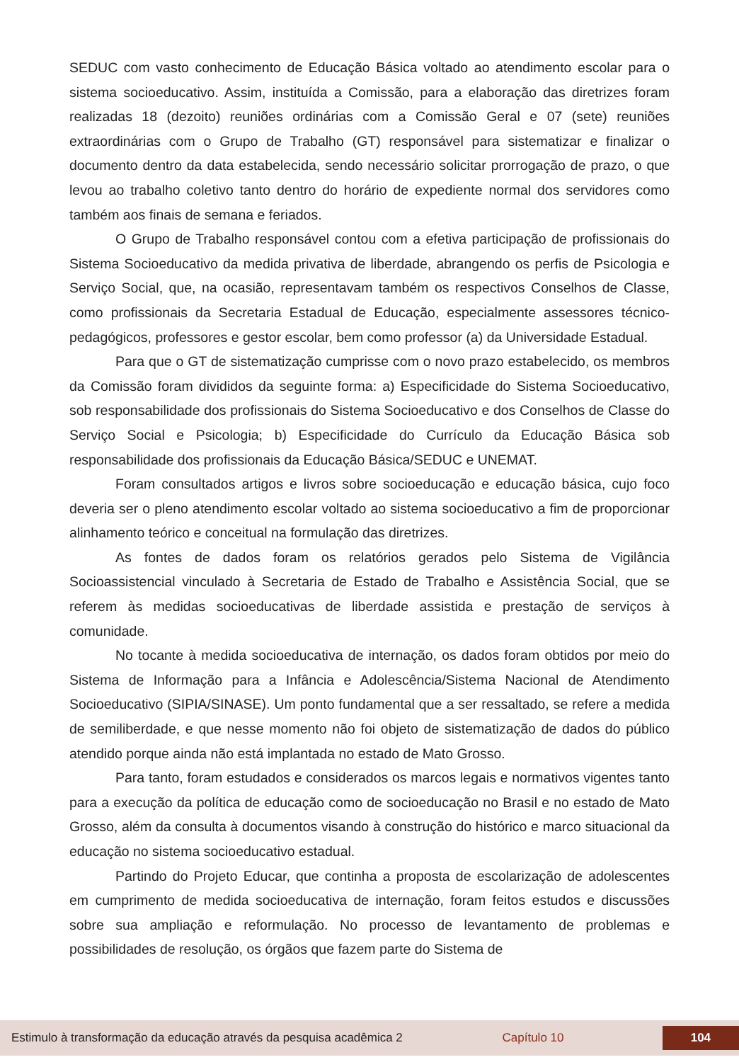SEDUC com vasto conhecimento de Educação Básica voltado ao atendimento escolar para o sistema socioeducativo. Assim, instituída a Comissão, para a elaboração das diretrizes foram realizadas 18 (dezoito) reuniões ordinárias com a Comissão Geral e 07 (sete) reuniões extraordinárias com o Grupo de Trabalho (GT) responsável para sistematizar e finalizar o documento dentro da data estabelecida, sendo necessário solicitar prorrogação de prazo, o que levou ao trabalho coletivo tanto dentro do horário de expediente normal dos servidores como também aos finais de semana e feriados.
O Grupo de Trabalho responsável contou com a efetiva participação de profissionais do Sistema Socioeducativo da medida privativa de liberdade, abrangendo os perfis de Psicologia e Serviço Social, que, na ocasião, representavam também os respectivos Conselhos de Classe, como profissionais da Secretaria Estadual de Educação, especialmente assessores técnico-pedagógicos, professores e gestor escolar, bem como professor (a) da Universidade Estadual.
Para que o GT de sistematização cumprisse com o novo prazo estabelecido, os membros da Comissão foram divididos da seguinte forma: a) Especificidade do Sistema Socioeducativo, sob responsabilidade dos profissionais do Sistema Socioeducativo e dos Conselhos de Classe do Serviço Social e Psicologia; b) Especificidade do Currículo da Educação Básica sob responsabilidade dos profissionais da Educação Básica/SEDUC e UNEMAT.
Foram consultados artigos e livros sobre socioeducação e educação básica, cujo foco deveria ser o pleno atendimento escolar voltado ao sistema socioeducativo a fim de proporcionar alinhamento teórico e conceitual na formulação das diretrizes.
As fontes de dados foram os relatórios gerados pelo Sistema de Vigilância Socioassistencial vinculado à Secretaria de Estado de Trabalho e Assistência Social, que se referem às medidas socioeducativas de liberdade assistida e prestação de serviços à comunidade.
No tocante à medida socioeducativa de internação, os dados foram obtidos por meio do Sistema de Informação para a Infância e Adolescência/Sistema Nacional de Atendimento Socioeducativo (SIPIA/SINASE). Um ponto fundamental que a ser ressaltado, se refere a medida de semiliberdade, e que nesse momento não foi objeto de sistematização de dados do público atendido porque ainda não está implantada no estado de Mato Grosso.
Para tanto, foram estudados e considerados os marcos legais e normativos vigentes tanto para a execução da política de educação como de socioeducação no Brasil e no estado de Mato Grosso, além da consulta à documentos visando à construção do histórico e marco situacional da educação no sistema socioeducativo estadual.
Partindo do Projeto Educar, que continha a proposta de escolarização de adolescentes em cumprimento de medida socioeducativa de internação, foram feitos estudos e discussões sobre sua ampliação e reformulação. No processo de levantamento de problemas e possibilidades de resolução, os órgãos que fazem parte do Sistema de
Estimulo à transformação da educação através da pesquisa acadêmica 2 Capítulo 10 104